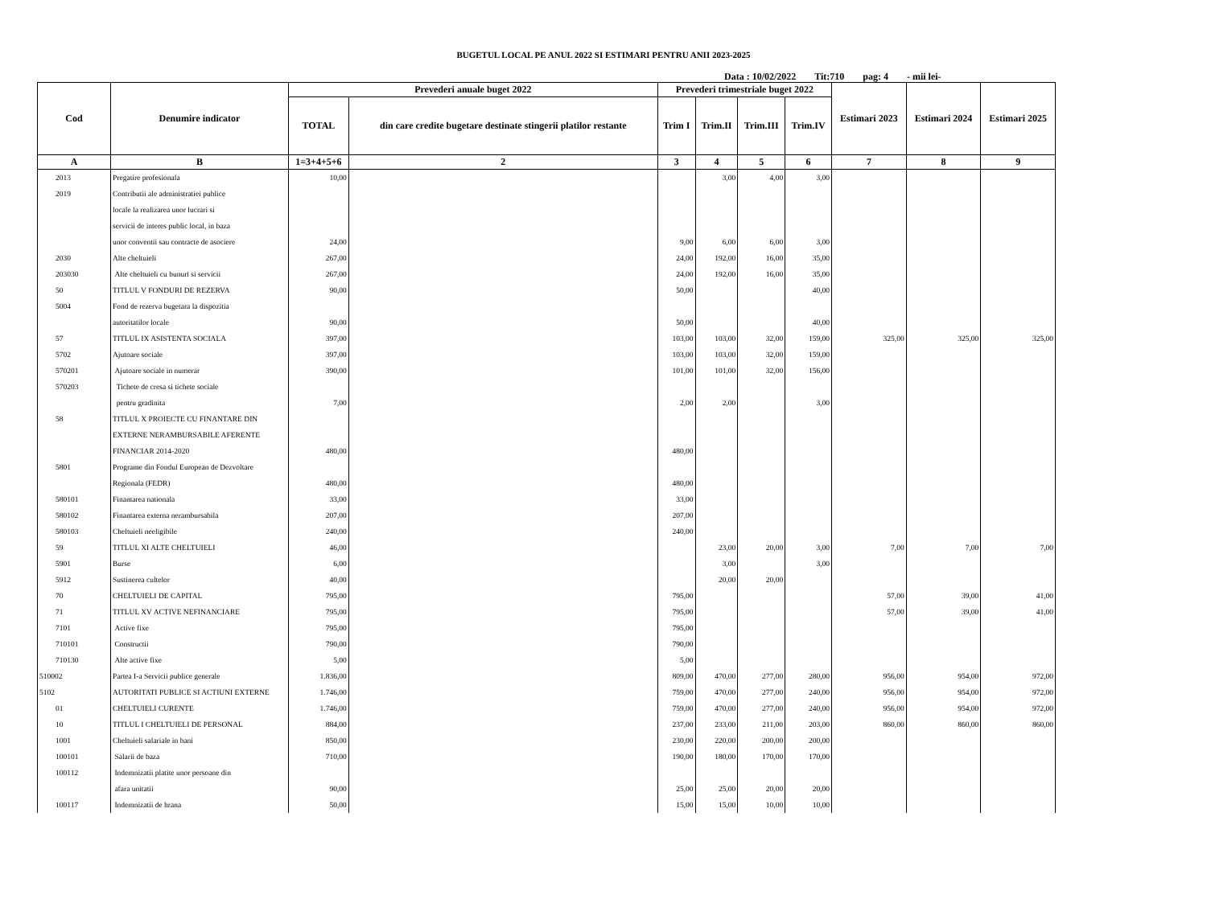BUGETUL LOCAL PE ANUL 2022 SI ESTIMARI PENTRU ANII 2023-2025
Data : 10/02/2022 Tit:710 pag: 4 - mii lei-
| Cod | Denumire indicator | Prevederi anuale buget 2022 | | Prevederi trimestriale buget 2022 | | | | Estimari 2023 | Estimari 2024 | Estimari 2025 |
| --- | --- | --- | --- | --- | --- | --- | --- | --- | --- | --- |
| | | TOTAL | din care credite bugetare destinate stingerii platilor restante | Trim I | Trim.II | Trim.III | Trim.IV | | | |
| A | B | 1=3+4+5+6 | 2 | 3 | 4 | 5 | 6 | 7 | 8 | 9 |
| 2013 | Pregatire profesionala | 10,00 | | | 3,00 | 4,00 | 3,00 | | | |
| 2019 | Contributii ale administratiei publice | | | | | | | | | |
| | locale la realizarea unor lucrari si | | | | | | | | | |
| | servicii de interes public local, in baza | | | | | | | | | |
| | unor conventii sau contracte de asociere | 24,00 | | 9,00 | 6,00 | 6,00 | 3,00 | | | |
| 2030 | Alte cheltuieli | 267,00 | | 24,00 | 192,00 | 16,00 | 35,00 | | | |
| 203030 | Alte cheltuieli cu bunuri si servicii | 267,00 | | 24,00 | 192,00 | 16,00 | 35,00 | | | |
| 50 | TITLUL V FONDURI DE REZERVA | 90,00 | | 50,00 | | | 40,00 | | | |
| 5004 | Fond de rezerva bugetara la dispozitia | | | | | | | | | |
| | autoritatilor locale | 90,00 | | 50,00 | | | 40,00 | | | |
| 57 | TITLUL IX ASISTENTA SOCIALA | 397,00 | | 103,00 | 103,00 | 32,00 | 159,00 | 325,00 | 325,00 | 325,00 |
| 5702 | Ajutoare sociale | 397,00 | | 103,00 | 103,00 | 32,00 | 159,00 | | | |
| 570201 | Ajutoare sociale in numerar | 390,00 | | 101,00 | 101,00 | 32,00 | 156,00 | | | |
| 570203 | Tichete de cresa si tichete sociale | | | | | | | | | |
| | pentru gradinita | 7,00 | | 2,00 | 2,00 | | 3,00 | | | |
| 58 | TITLUL X PROIECTE CU FINANTARE DIN | | | | | | | | | |
| | EXTERNE NERAMBURSABILE AFERENTE | | | | | | | | | |
| | FINANCIAR 2014-2020 | 480,00 | | 480,00 | | | | | | |
| 5801 | Programe din Fondul European de Dezvoltare | | | | | | | | | |
| | Regionala (FEDR) | 480,00 | | 480,00 | | | | | | |
| 580101 | Finantarea nationala | 33,00 | | 33,00 | | | | | | |
| 580102 | Finantarea externa nerambursabila | 207,00 | | 207,00 | | | | | | |
| 580103 | Cheltuieli neeligibile | 240,00 | | 240,00 | | | | | | |
| 59 | TITLUL XI ALTE CHELTUIELI | 46,00 | | | 23,00 | 20,00 | 3,00 | 7,00 | 7,00 | 7,00 |
| 5901 | Burse | 6,00 | | | 3,00 | | 3,00 | | | |
| 5912 | Sustinerea cultelor | 40,00 | | | 20,00 | 20,00 | | | | |
| 70 | CHELTUIELI DE CAPITAL | 795,00 | | 795,00 | | | | 57,00 | 39,00 | 41,00 |
| 71 | TITLUL XV ACTIVE NEFINANCIARE | 795,00 | | 795,00 | | | | 57,00 | 39,00 | 41,00 |
| 7101 | Active fixe | 795,00 | | 795,00 | | | | | | |
| 710101 | Constructii | 790,00 | | 790,00 | | | | | | |
| 710130 | Alte active fixe | 5,00 | | 5,00 | | | | | | |
| 510002 | Partea I-a Servicii publice generale | 1.836,00 | | 809,00 | 470,00 | 277,00 | 280,00 | 956,00 | 954,00 | 972,00 |
| 5102 | AUTORITATI PUBLICE SI ACTIUNI EXTERNE | 1.746,00 | | 759,00 | 470,00 | 277,00 | 240,00 | 956,00 | 954,00 | 972,00 |
| 01 | CHELTUIELI CURENTE | 1.746,00 | | 759,00 | 470,00 | 277,00 | 240,00 | 956,00 | 954,00 | 972,00 |
| 10 | TITLUL I CHELTUIELI DE PERSONAL | 884,00 | | 237,00 | 233,00 | 211,00 | 203,00 | 860,00 | 860,00 | 860,00 |
| 1001 | Cheltuieli salariale in bani | 850,00 | | 230,00 | 220,00 | 200,00 | 200,00 | | | |
| 100101 | Salarii de baza | 710,00 | | 190,00 | 180,00 | 170,00 | 170,00 | | | |
| 100112 | Indemnizatii platite unor persoane din | | | | | | | | | |
| | afara unitatii | 90,00 | | 25,00 | 25,00 | 20,00 | 20,00 | | | |
| 100117 | Indemnizatii de hrana | 50,00 | | 15,00 | 15,00 | 10,00 | 10,00 | | | |